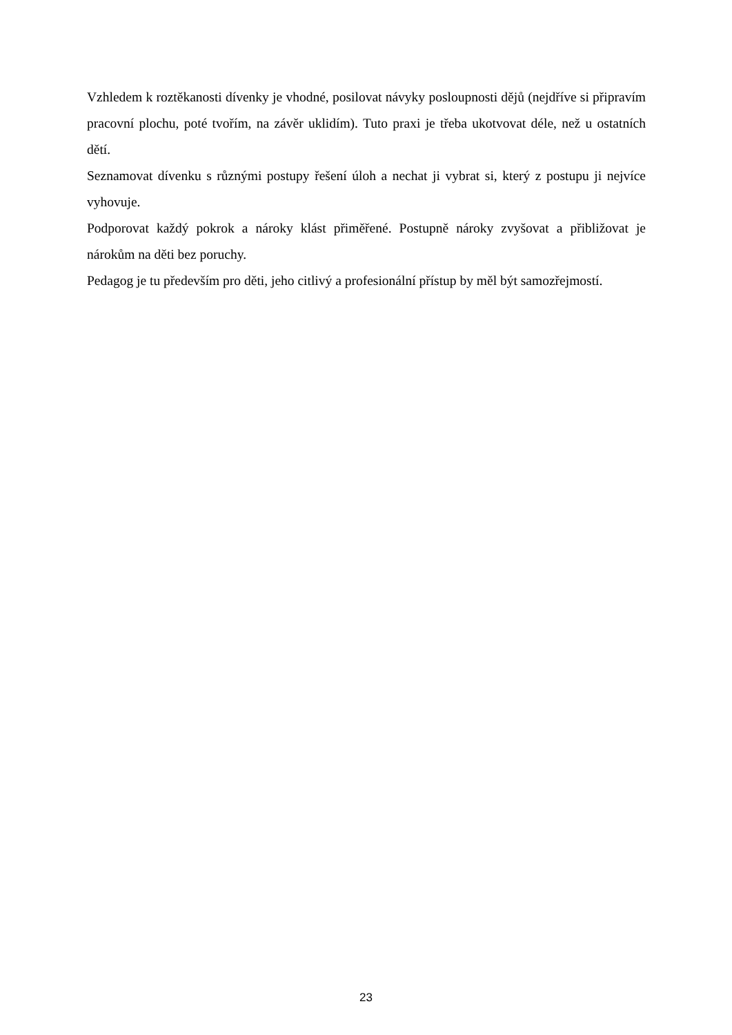Vzhledem k roztěkanosti dívenky je vhodné, posilovat návyky posloupnosti dějů (nejdříve si připravím pracovní plochu, poté tvořím, na závěr uklidím). Tuto praxi je třeba ukotvovat déle, než u ostatních dětí.
Seznamovat dívenku s různými postupy řešení úloh a nechat ji vybrat si, který z postupu ji nejvíce vyhovuje.
Podporovat každý pokrok a nároky klást přiměřené. Postupně nároky zvyšovat a přibližovat je nárokům na děti bez poruchy.
Pedagog je tu především pro děti, jeho citlivý a profesionální přístup by měl být samozřejmostí.
23